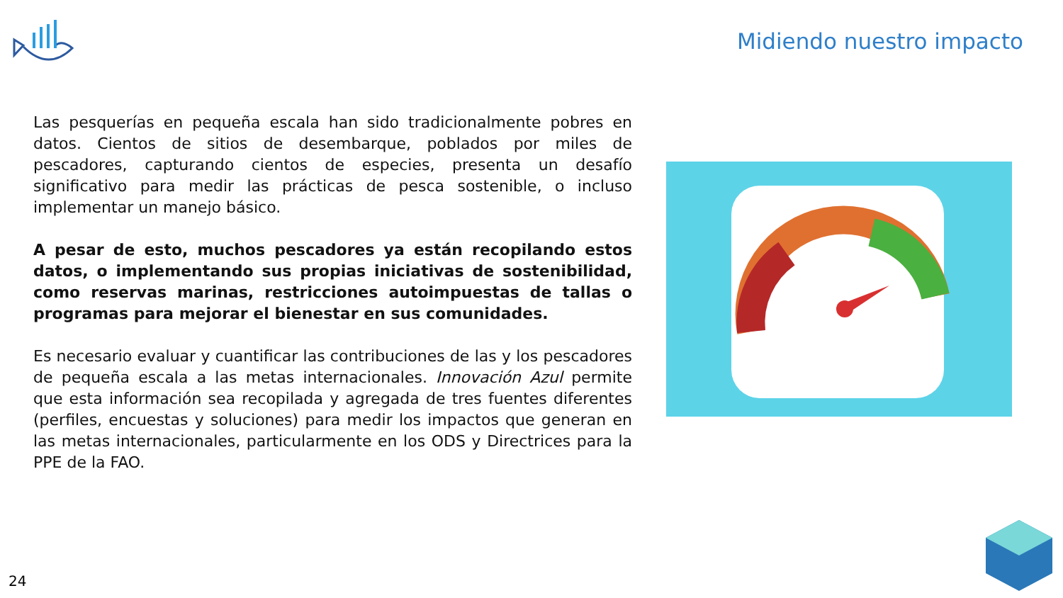Midiendo nuestro impacto
Las pesquerías en pequeña escala han sido tradicionalmente pobres en datos. Cientos de sitios de desembarque, poblados por miles de pescadores, capturando cientos de especies, presenta un desafío significativo para medir las prácticas de pesca sostenible, o incluso implementar un manejo básico.
A pesar de esto, muchos pescadores ya están recopilando estos datos, o implementando sus propias iniciativas de sostenibilidad, como reservas marinas, restricciones autoimpuestas de tallas o programas para mejorar el bienestar en sus comunidades.
Es necesario evaluar y cuantificar las contribuciones de las y los pescadores de pequeña escala a las metas internacionales. Innovación Azul permite que esta información sea recopilada y agregada de tres fuentes diferentes (perfiles, encuestas y soluciones) para medir los impactos que generan en las metas internacionales, particularmente en los ODS y Directrices para la PPE de la FAO.
24